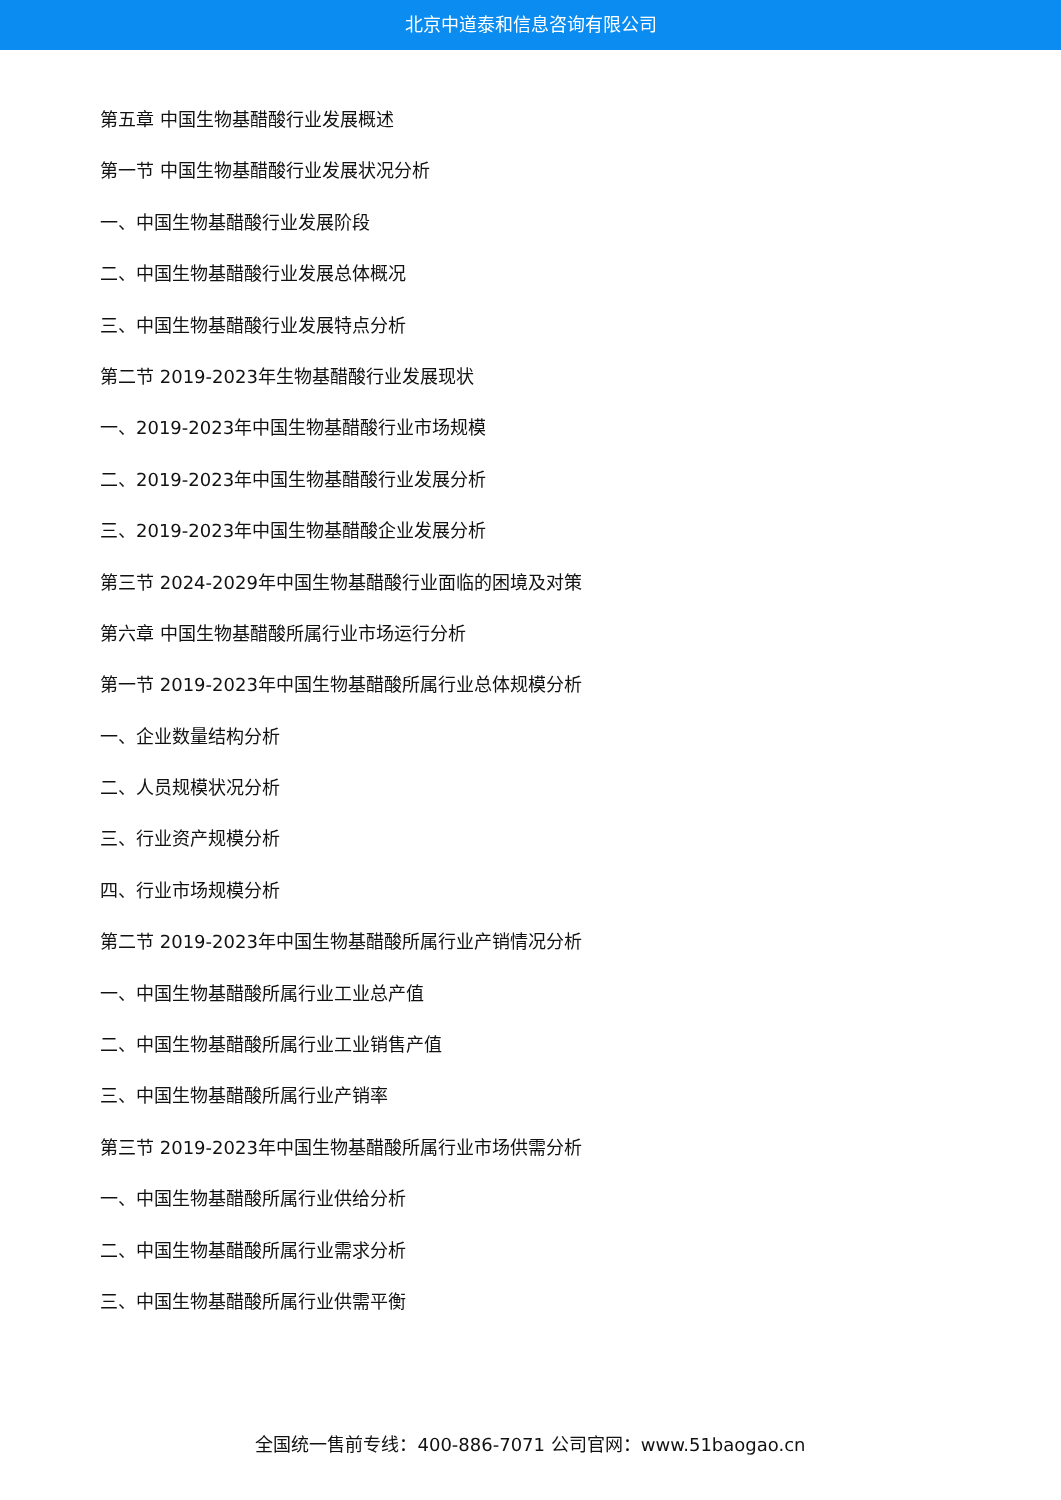北京中道泰和信息咨询有限公司
第五章 中国生物基醋酸行业发展概述
第一节 中国生物基醋酸行业发展状况分析
一、中国生物基醋酸行业发展阶段
二、中国生物基醋酸行业发展总体概况
三、中国生物基醋酸行业发展特点分析
第二节 2019-2023年生物基醋酸行业发展现状
一、2019-2023年中国生物基醋酸行业市场规模
二、2019-2023年中国生物基醋酸行业发展分析
三、2019-2023年中国生物基醋酸企业发展分析
第三节 2024-2029年中国生物基醋酸行业面临的困境及对策
第六章 中国生物基醋酸所属行业市场运行分析
第一节 2019-2023年中国生物基醋酸所属行业总体规模分析
一、企业数量结构分析
二、人员规模状况分析
三、行业资产规模分析
四、行业市场规模分析
第二节 2019-2023年中国生物基醋酸所属行业产销情况分析
一、中国生物基醋酸所属行业工业总产值
二、中国生物基醋酸所属行业工业销售产值
三、中国生物基醋酸所属行业产销率
第三节 2019-2023年中国生物基醋酸所属行业市场供需分析
一、中国生物基醋酸所属行业供给分析
二、中国生物基醋酸所属行业需求分析
三、中国生物基醋酸所属行业供需平衡
全国统一售前专线：400-886-7071 公司官网：www.51baogao.cn